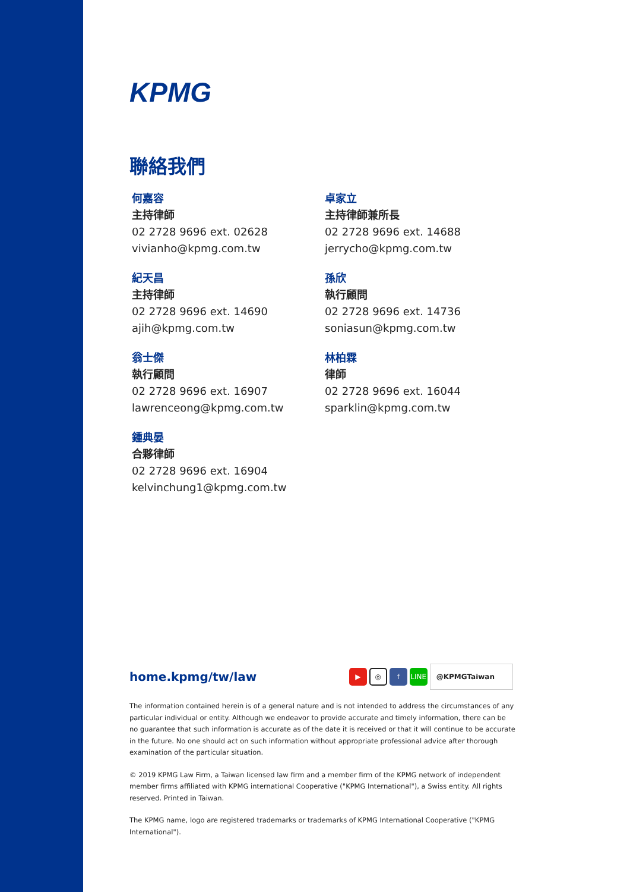KPMG
聯絡我們
何嘉容
主持律師
02 2728 9696 ext. 02628
vivianho@kpmg.com.tw
紀天昌
主持律師
02 2728 9696 ext. 14690
ajih@kpmg.com.tw
翁士傑
執行顧問
02 2728 9696 ext. 16907
lawrenceong@kpmg.com.tw
鍾典晏
合夥律師
02 2728 9696 ext. 16904
kelvinchung1@kpmg.com.tw
卓家立
主持律師兼所長
02 2728 9696 ext. 14688
jerrycho@kpmg.com.tw
孫欣
執行顧問
02 2728 9696 ext. 14736
soniasun@kpmg.com.tw
林柏霖
律師
02 2728 9696 ext. 16044
sparklin@kpmg.com.tw
home.kpmg/tw/law
▶ ◎ f LINE @KPMGTaiwan
The information contained herein is of a general nature and is not intended to address the circumstances of any particular individual or entity. Although we endeavor to provide accurate and timely information, there can be no guarantee that such information is accurate as of the date it is received or that it will continue to be accurate in the future. No one should act on such information without appropriate professional advice after thorough examination of the particular situation.
© 2019 KPMG Law Firm, a Taiwan licensed law firm and a member firm of the KPMG network of independent member firms affiliated with KPMG international Cooperative ("KPMG International"), a Swiss entity. All rights reserved. Printed in Taiwan.
The KPMG name, logo are registered trademarks or trademarks of KPMG International Cooperative ("KPMG International").